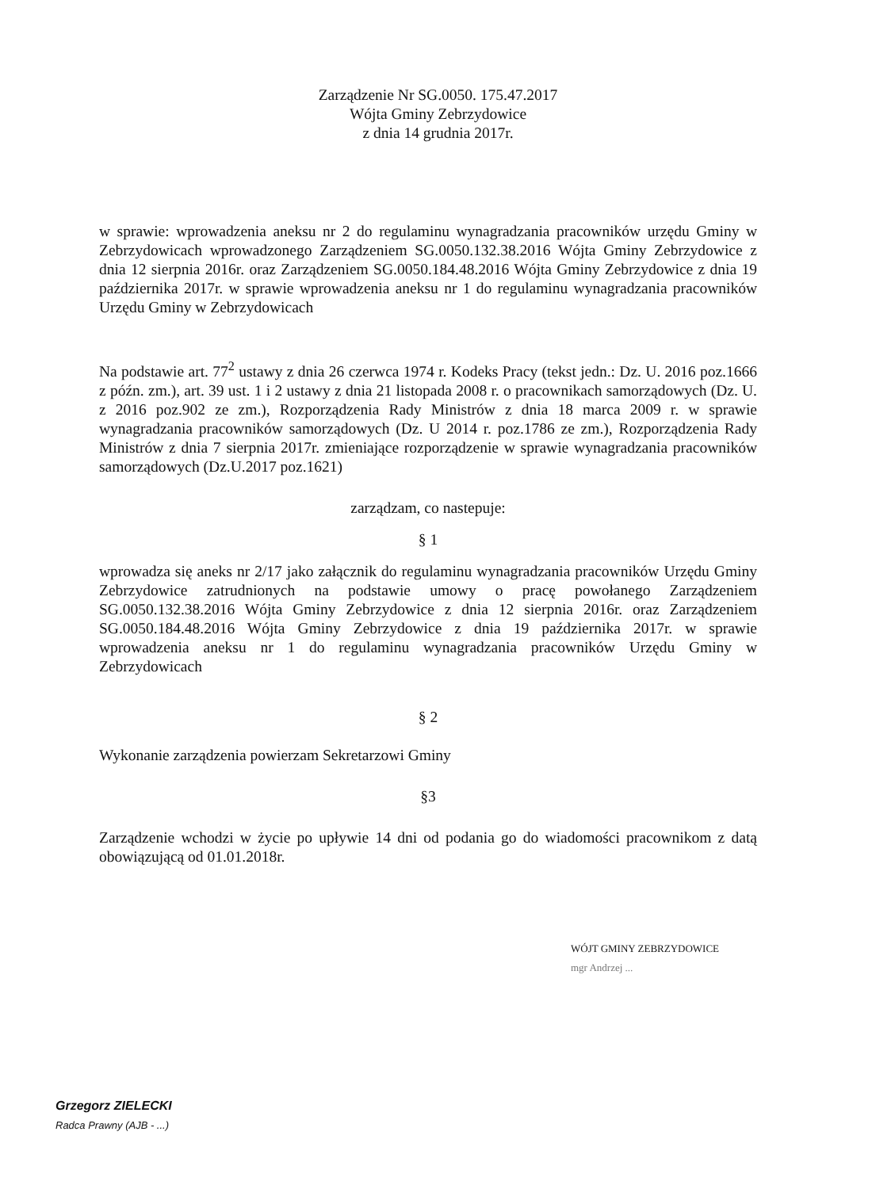Zarządzenie Nr SG.0050. 175.47.2017
Wójta Gminy Zebrzydowice
z dnia 14 grudnia 2017r.
w sprawie: wprowadzenia aneksu nr 2 do regulaminu wynagradzania pracowników urzędu Gminy w Zebrzydowicach wprowadzonego Zarządzeniem SG.0050.132.38.2016 Wójta Gminy Zebrzydowice z dnia 12 sierpnia 2016r. oraz Zarządzeniem SG.0050.184.48.2016 Wójta Gminy Zebrzydowice z dnia 19 października 2017r. w sprawie wprowadzenia aneksu nr 1 do regulaminu wynagradzania pracowników Urzędu Gminy w Zebrzydowicach
Na podstawie art. 77<sup>2</sup> ustawy z dnia 26 czerwca 1974 r. Kodeks Pracy (tekst jedn.: Dz. U. 2016 poz.1666 z późn. zm.), art. 39 ust. 1 i 2 ustawy z dnia 21 listopada 2008 r. o pracownikach samorządowych (Dz. U. z 2016 poz.902 ze zm.), Rozporządzenia Rady Ministrów z dnia 18 marca 2009 r. w sprawie wynagradzania pracowników samorządowych (Dz. U 2014 r. poz.1786 ze zm.), Rozporządzenia Rady Ministrów z dnia 7 sierpnia 2017r. zmieniające rozporządzenie w sprawie wynagradzania pracowników samorządowych (Dz.U.2017 poz.1621)
zarządzam, co nastepuje:
§ 1
wprowadza się aneks nr 2/17 jako załącznik do regulaminu wynagradzania pracowników Urzędu Gminy Zebrzydowice zatrudnionych na podstawie umowy o pracę powołanego Zarządzeniem SG.0050.132.38.2016 Wójta Gminy Zebrzydowice z dnia 12 sierpnia 2016r. oraz Zarządzeniem SG.0050.184.48.2016 Wójta Gminy Zebrzydowice z dnia 19 października 2017r. w sprawie wprowadzenia aneksu nr 1 do regulaminu wynagradzania pracowników Urzędu Gminy w Zebrzydowicach
§ 2
Wykonanie zarządzenia powierzam Sekretarzowi Gminy
§3
Zarządzenie wchodzi w życie po upływie 14 dni od podania go do wiadomości pracownikom z datą obowiązującą od 01.01.2018r.
WÓJT GMINY ZEBRZYDOWICE
mgr Andrzej ...
Grzegorz ZIELECKI
Radca Prawny (AJB - ...)